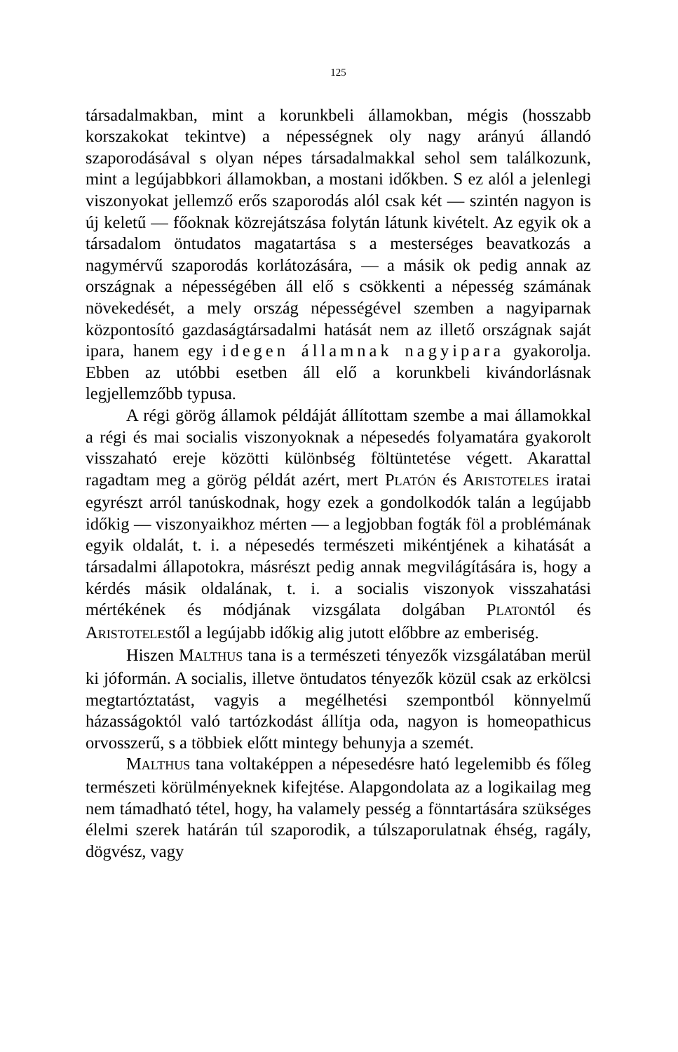125
társadalmakban, mint a korunkbeli államokban, mégis (hosszabb korszakokat tekintve) a népességnek oly nagy arányú állandó szaporodásával s olyan népes társadalmakkal sehol sem találkozunk, mint a legújabbkori államokban, a mostani időkben. S ez alól a jelenlegi viszonyokat jellemző erős szaporodás alól csak két — szintén nagyon is új keletű — főoknak közrejátszása folytán látunk kivételt. Az egyik ok a társadalom öntudatos magatartása s a mesterséges beavatkozás a nagymérvű szaporodás korlátozására, — a másik ok pedig annak az országnak a népességében áll elő s csökkenti a népesség számának növekedését, a mely ország népességével szemben a nagyiparnak központosító gazdaságtársadalmi hatását nem az illető országnak saját ipara, hanem egy idegen államnak nagyipara gyakorolja. Ebben az utóbbi esetben áll elő a korunkbeli kivándorlásnak legjellemzőbb typusa.
A régi görög államok példáját állítottam szembe a mai államokkal a régi és mai socialis viszonyoknak a népesedés folyamatára gyakorolt visszaható ereje közötti különbség föltüntetése végett. Akarattal ragadtam meg a görög példát azért, mert PLATÓN és ARISTOTELES iratai egyrészt arról tanúskodnak, hogy ezek a gondolkodók talán a legújabb időkig — viszonyaikhoz mérten — a legjobban fogták föl a problémának egyik oldalát, t. i. a népesedés természeti mikéntjének a kihatását a társadalmi állapotokra, másrészt pedig annak megvilágítására is, hogy a kérdés másik oldalának, t. i. a socialis viszonyok visszahatási mértékének és módjának vizsgálata dolgában PLATONtól és ARISTOTELEStől a legújabb időkig alig jutott előbbre az emberiség.
Hiszen MALTHUS tana is a természeti tényezők vizsgálatában merül ki jóformán. A socialis, illetve öntudatos tényezők közül csak az erkölcsi megtartóztatást, vagyis a megélhetési szempontból könnyelmű házasságoktól való tartózkodást állítja oda, nagyon is homeopathicus orvosszerű, s a többiek előtt mintegy behunyja a szemét.
MALTHUS tana voltaképpen a népesedésre ható legelemibb és főleg természeti körülményeknek kifejtése. Alapgondolata az a logikailag meg nem támadható tétel, hogy, ha valamely pesség a fönntartására szükséges élelmi szerek határán túl szaporodik, a túlszaporulatnak éhség, ragály, dögvész, vagy